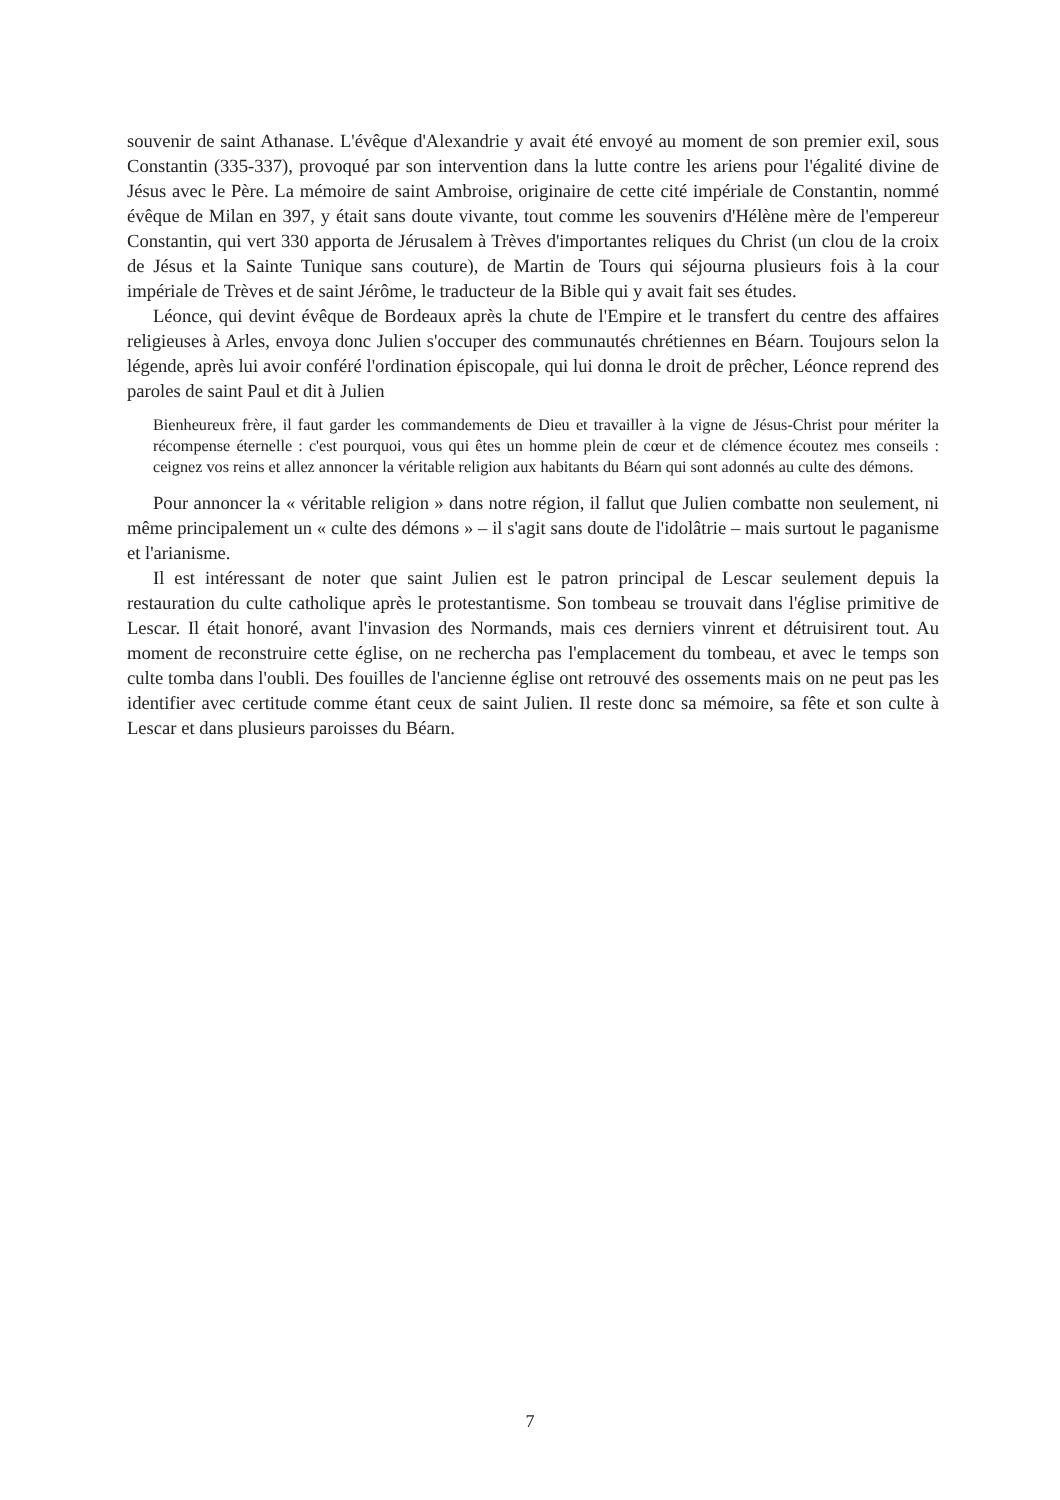souvenir de saint Athanase. L'évêque d'Alexandrie y avait été envoyé au moment de son premier exil, sous Constantin (335-337), provoqué par son intervention dans la lutte contre les ariens pour l'égalité divine de Jésus avec le Père. La mémoire de saint Ambroise, originaire de cette cité impériale de Constantin, nommé évêque de Milan en 397, y était sans doute vivante, tout comme les souvenirs d'Hélène mère de l'empereur Constantin, qui vert 330 apporta de Jérusalem à Trèves d'importantes reliques du Christ (un clou de la croix de Jésus et la Sainte Tunique sans couture), de Martin de Tours qui séjourna plusieurs fois à la cour impériale de Trèves et de saint Jérôme, le traducteur de la Bible qui y avait fait ses études.
Léonce, qui devint évêque de Bordeaux après la chute de l'Empire et le transfert du centre des affaires religieuses à Arles, envoya donc Julien s'occuper des communautés chrétiennes en Béarn. Toujours selon la légende, après lui avoir conféré l'ordination épiscopale, qui lui donna le droit de prêcher, Léonce reprend des paroles de saint Paul et dit à Julien
Bienheureux frère, il faut garder les commandements de Dieu et travailler à la vigne de Jésus-Christ pour mériter la récompense éternelle : c'est pourquoi, vous qui êtes un homme plein de cœur et de clémence écoutez mes conseils : ceignez vos reins et allez annoncer la véritable religion aux habitants du Béarn qui sont adonnés au culte des démons.
Pour annoncer la « véritable religion » dans notre région, il fallut que Julien combatte non seulement, ni même principalement un « culte des démons » – il s'agit sans doute de l'idolâtrie – mais surtout le paganisme et l'arianisme.
Il est intéressant de noter que saint Julien est le patron principal de Lescar seulement depuis la restauration du culte catholique après le protestantisme. Son tombeau se trouvait dans l'église primitive de Lescar. Il était honoré, avant l'invasion des Normands, mais ces derniers vinrent et détruisirent tout. Au moment de reconstruire cette église, on ne rechercha pas l'emplacement du tombeau, et avec le temps son culte tomba dans l'oubli. Des fouilles de l'ancienne église ont retrouvé des ossements mais on ne peut pas les identifier avec certitude comme étant ceux de saint Julien. Il reste donc sa mémoire, sa fête et son culte à Lescar et dans plusieurs paroisses du Béarn.
7